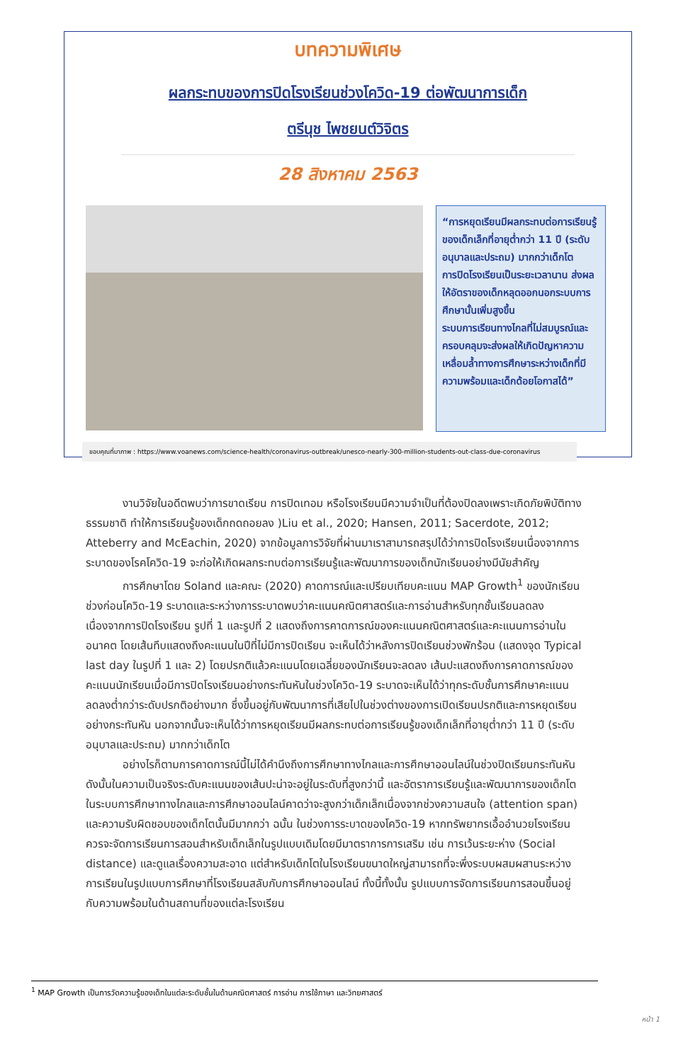บทความพิเศษ
ผลกระทบของการปิดโรงเรียนช่วงโควิด-19 ต่อพัฒนาการเด็ก
ตรีนุช ไพชยนต์วิจิตร
28 สิงหาคม 2563
“การหยุดเรียนมีผลกระทบต่อการเรียนรู้ของเด็กเล็กที่อายุต่ำกว่า 11 ปี (ระดับอนุบาลและประถม) มากกว่าเด็กโต
การปิดโรงเรียนเป็นระยะเวลานาน ส่งผลให้อัตราของเด็กหลุดออกนอกระบบการศึกษานั้นเพิ่มสูงขึ้น
ระบบการเรียนทางไกลที่ไม่สมบูรณ์และครอบคลุมจะส่งผลให้เกิดปัญหาความเหลื่อมล้ำทางการศึกษาระหว่างเด็กที่มีความพร้อมและเด็กด้อยโอกาสได้”
ขอบคุณที่มาภาพ : https://www.voanews.com/science-health/coronavirus-outbreak/unesco-nearly-300-million-students-out-class-due-coronavirus
งานวิจัยในอดีตพบว่าการขาดเรียน การปิดเทอม หรือโรงเรียนมีความจำเป็นที่ต้องปิดลงเพราะเกิดภัยพิบัติทางธรรมชาติ ทำให้การเรียนรู้ของเด็กถดถอยลง )Liu et al., 2020; Hansen, 2011; Sacerdote, 2012; Atteberry and McEachin, 2020) จากข้อมูลการวิจัยที่ผ่านมาเราสามารถสรุปได้ว่าการปิดโรงเรียนเนื่องจากการระบาดของโรคโควิด-19 จะก่อให้เกิดผลกระทบต่อการเรียนรู้และพัฒนาการของเด็กนักเรียนอย่างมีนัยสำคัญ
การศึกษาโดย Soland และคณะ (2020) คาดการณ์และเปรียบเทียบคะแนน MAP Growth<sup>1</sup> ของนักเรียนช่วงก่อนโควิด-19 ระบาดและระหว่างการระบาดพบว่าคะแนนคณิตศาสตร์และการอ่านสำหรับทุกชั้นเรียนลดลงเนื่องจากการปิดโรงเรียน รูปที่ 1 และรูปที่ 2 แสดงถึงการคาดการณ์ของคะแนนคณิตศาสตร์และคะแนนการอ่านในอนาคต โดยเส้นทึบแสดงถึงคะแนนในปีที่ไม่มีการปิดเรียน จะเห็นได้ว่าหลังการปิดเรียนช่วงพักร้อน (แสดงจุด Typical last day ในรูปที่ 1 และ 2) โดยปรกติแล้วคะแนนโดยเฉลี่ยของนักเรียนจะลดลง เส้นปะแสดงถึงการคาดการณ์ของคะแนนนักเรียนเมื่อมีการปิดโรงเรียนอย่างกระทันหันในช่วงโควิด-19 ระบาดจะเห็นได้ว่าทุกระดับชั้นการศึกษาคะแนนลดลงต่ำกว่าระดับปรกติอย่างมาก ซึ่งขึ้นอยู่กับพัฒนาการที่เสียไปในช่วงต่างของการเปิดเรียนปรกติและการหยุดเรียนอย่างกระทันหัน นอกจากนั้นจะเห็นได้ว่าการหยุดเรียนมีผลกระทบต่อการเรียนรู้ของเด็กเล็กที่อายุต่ำกว่า 11 ปี (ระดับอนุบาลและประถม) มากกว่าเด็กโต
อย่างไรก็ตามการคาดการณ์นี้ไม่ได้คำนึงถึงการศึกษาทางไกลและการศึกษาออนไลน์ในช่วงปิดเรียนกระทันหัน ดังนั้นในความเป็นจริงระดับคะแนนของเส้นปะน่าจะอยู่ในระดับที่สูงกว่านี้ และอัตราการเรียนรู้และพัฒนาการของเด็กโตในระบบการศึกษาทางไกลและการศึกษาออนไลน์คาดว่าจะสูงกว่าเด็กเล็กเนื่องจากช่วงความสนใจ (attention span) และความรับผิดชอบของเด็กโตนั้นมีมากกว่า ฉนั้น ในช่วงการระบาดของโควิด-19 หากทรัพยากรเอื้ออำนวยโรงเรียนควรจะจัดการเรียนการสอนสำหรับเด็กเล็กในรูปแบบเดิมโดยมีมาตราการการเสริม เช่น การเว้นระยะห่าง (Social distance) และดูแลเรื่องความสะอาด แต่สำหรับเด็กโตในโรงเรียนขนาดใหญ่สามารถที่จะพึ่งระบบผสมผสานระหว่างการเรียนในรูปแบบการศึกษาที่โรงเรียนสลับกับการศึกษาออนไลน์ ทั้งนี้ทั้งนั้น รูปแบบการจัดการเรียนการสอนขึ้นอยู่กับความพร้อมในด้านสถานที่ของแต่ละโรงเรียน
<sup>1</sup> MAP Growth เป็นการวัดความรู้ของเด็กในแต่ละระดับชั้นในด้านคณิตศาสตร์ การอ่าน การใช้ภาษา และวิทยศาสตร์
หน้า 1